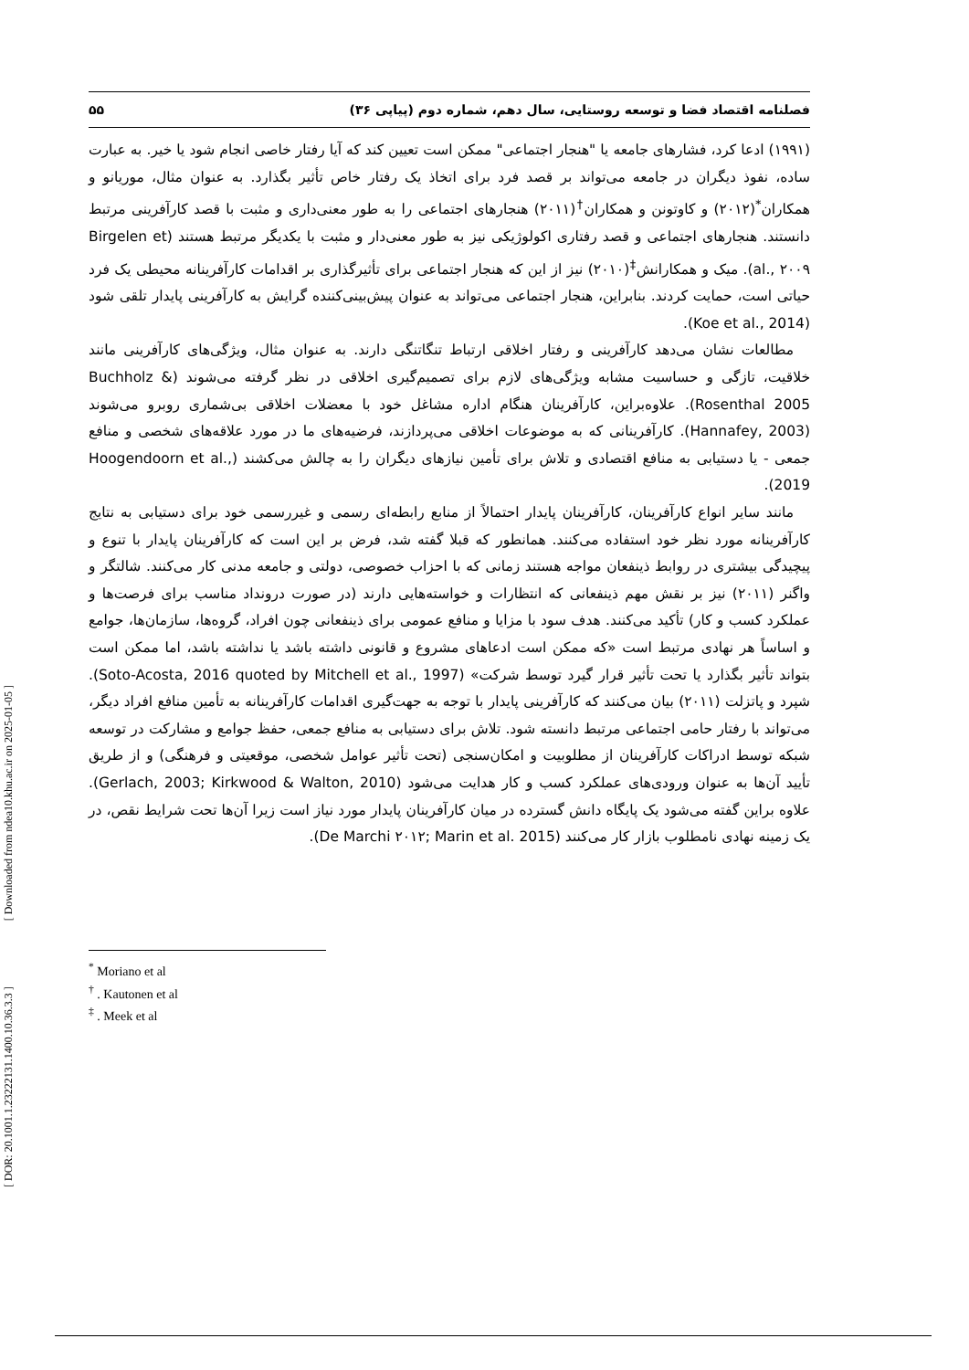فصلنامه اقتصاد فضا و توسعه روستایی، سال دهم، شماره دوم (پیاپی ۳۶) ۵۵
(۱۹۹۱) ادعا کرد، فشارهای جامعه یا "هنجار اجتماعی" ممکن است تعیین کند که آیا رفتار خاصی انجام شود یا خیر. به عبارت ساده، نفوذ دیگران در جامعه می‌تواند بر قصد فرد برای اتخاذ یک رفتار خاص تأثیر بگذارد. به عنوان مثال، موریانو و همکاران<sup>*</sup>(۲۰۱۲) و کاوتونن و همکاران<sup>†</sup>(۲۰۱۱) هنجارهای اجتماعی را به طور معنی‌داری و مثبت با قصد کارآفرینی مرتبط دانستند. هنجارهای اجتماعی و قصد رفتاری اکولوژیکی نیز به طور معنی‌دار و مثبت با یکدیگر مرتبط هستند (Birgelen et al., ۲۰۰۹). میک و همکارانش<sup>‡</sup>(۲۰۱۰) نیز از این که هنجار اجتماعی برای تأثیرگذاری بر اقدامات کارآفرینانه محیطی یک فرد حیاتی است، حمایت کردند. بنابراین، هنجار اجتماعی می‌تواند به عنوان پیش‌بینی‌کننده گرایش به کارآفرینی پایدار تلقی شود (Koe et al., 2014).
مطالعات نشان می‌دهد کارآفرینی و رفتار اخلاقی ارتباط تنگاتنگی دارند. به عنوان مثال، ویژگی‌های کارآفرینی مانند خلاقیت، تازگی و حساسیت مشابه ویژگی‌های لازم برای تصمیم‌گیری اخلاقی در نظر گرفته می‌شوند (Buchholz & Rosenthal 2005). علاوه‌براین، کارآفرینان هنگام اداره مشاغل خود با معضلات اخلاقی بی‌شماری روبرو می‌شوند (Hannafey, 2003). کارآفرینانی که به موضوعات اخلاقی می‌پردازند، فرضیه‌های ما در مورد علاقه‌های شخصی و منافع جمعی - یا دستیابی به منافع اقتصادی و تلاش برای تأمین نیازهای دیگران را به چالش می‌کشند (Hoogendoorn et al., 2019).
مانند سایر انواع کارآفرینان، کارآفرینان پایدار احتمالاً از منابع رابطه‌ای رسمی و غیررسمی خود برای دستیابی به نتایج کارآفرینانه مورد نظر خود استفاده می‌کنند. همانطور که قبلا گفته شد، فرض بر این است که کارآفرینان پایدار با تنوع و پیچیدگی بیشتری در روابط ذینفعان مواجه هستند زمانی که با احزاب خصوصی، دولتی و جامعه مدنی کار می‌کنند. شالتگر و واگنر (۲۰۱۱) نیز بر نقش مهم ذینفعانی که انتظارات و خواسته‌هایی دارند (در صورت درونداد مناسب برای فرصت‌ها و عملکرد کسب و کار) تأکید می‌کنند. هدف سود با مزایا و منافع عمومی برای ذینفعانی چون افراد، گروه‌ها، سازمان‌ها، جوامع و اساساً هر نهادی مرتبط است «که ممکن است ادعاهای مشروع و قانونی داشته باشد یا نداشته باشد، اما ممکن است بتواند تأثیر بگذارد یا تحت تأثیر قرار گیرد توسط شرکت» (Soto-Acosta, 2016 quoted by Mitchell et al., 1997). شپرد و پاتزلت (۲۰۱۱) بیان می‌کنند که کارآفرینی پایدار با توجه به جهت‌گیری اقدامات کارآفرینانه به تأمین منافع افراد دیگر، می‌تواند با رفتار حامی اجتماعی مرتبط دانسته شود. تلاش برای دستیابی به منافع جمعی، حفظ جوامع و مشارکت در توسعه شبکه توسط ادراکات کارآفرینان از مطلوبیت و امکان‌سنجی (تحت تأثیر عوامل شخصی، موقعیتی و فرهنگی) و از طریق تأیید آن‌ها به عنوان ورودی‌های عملکرد کسب و کار هدایت می‌شود (Gerlach, 2003; Kirkwood & Walton, 2010). علاوه براین گفته می‌شود یک پایگاه دانش گسترده در میان کارآفرینان پایدار مورد نیاز است زیرا آن‌ها تحت شرایط نقص، در یک زمینه نهادی نامطلوب بازار کار می‌کنند (De Marchi ۲۰۱۲; Marin et al. 2015).
<sup>*</sup> Moriano et al
<sup>†</sup> . Kautonen et al
<sup>‡</sup> . Meek et al
[ DOR: 20.1001.1.23222131.1400.10.36.3.3 ] [ Downloaded from ndea10.khu.ac.ir on 2025-01-05 ]